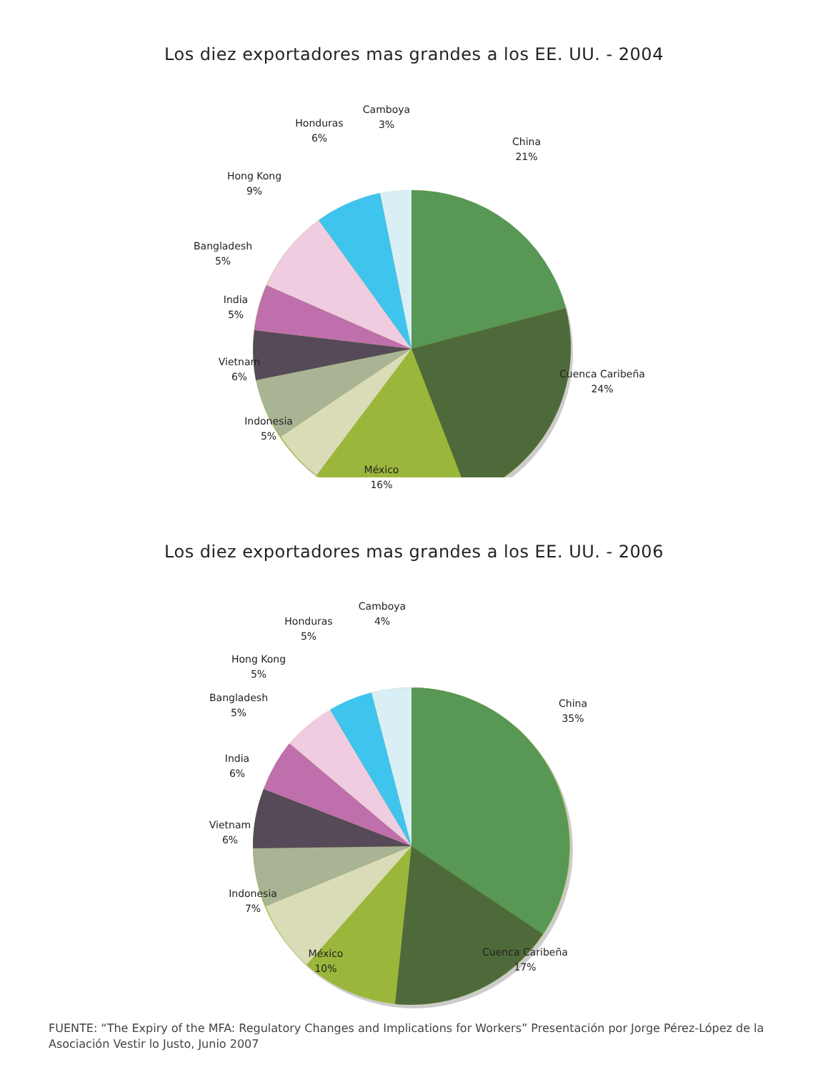Los diez exportadores mas grandes a los EE. UU. - 2004
Camboya
3%
Honduras
6%
China
21%
Hong Kong
9%
Bangladesh
5%
India
5%
Vietnam
6%
Cuenca Caribeña
24%
Indonesia
5%
México
16%
Los diez exportadores mas grandes a los EE. UU. - 2006
Camboya
4%
Honduras
5%
Hong Kong
5%
Bangladesh
5%
China
35%
India
6%
Vietnam
6%
Indonesia
7%
Cuenca Caribeña
17%
México
10%
FUENTE: “The Expiry of the MFA: Regulatory Changes and Implications for Workers” Presentación por Jorge Pérez-López de la Asociación Vestir lo Justo, Junio 2007